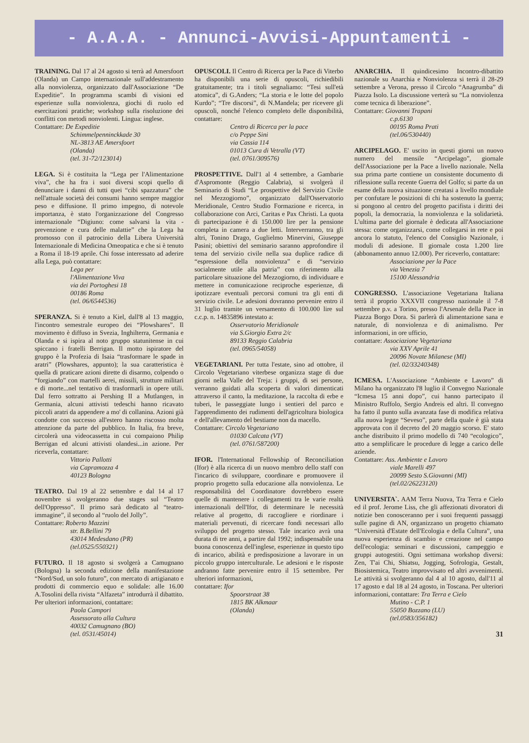- A.A.A. - Annunci-Avvisi-Appuntamenti -
TRAINING. Dal 17 al 24 agosto si terrà ad Amersfoort (Olanda) un Campo internazionale sull'addestramento alla nonviolenza, organizzato dall'Associazione “De Expeditie”. In programma scambi di visioni ed esperienze sulla nonviolenza, giochi di ruolo ed esercitazioni pratiche; workshop sulla risoluzione dei conflitti con metodi nonviolenti. Lingua: inglese.
Contattare: De Expeditie
Schimmelpenninckkade 30
NL-3813 AE Amersfoort
(Olanda)
(tel. 31-72/123014)
LEGA. Si è costituita la “Lega per l'Alimentazione viva”, che ha fra i suoi diversi scopi quello di denunciare i danni di tutti quei “cibi spazzatura” che nell'attuale società dei consumi hanno sempre maggior peso e diffusione. Il primo impegno, di notevole importanza, è stato l'organizzazione del Congresso internazionale “Digiuno: come salvarsi la vita - prevenzione e cura delle malattie” che la Lega ha promosso con il patrocinio della Libera Università Internazionale di Medicina Omeopatica e che si è tenuto a Roma il 18-19 aprile. Chi fosse interessato ad aderire alla Lega, può contattare:
Lega per
l'Alimentazione Viva
via dei Portoghesi 18
00186 Roma
(tel. 06/6544536)
SPERANZA. Si è tenuto a Kiel, dall'8 al 13 maggio, l'incontro semestrale europeo dei “Plowshares”. Il movimento è diffuso in Svezia, Inghilterra, Germania e Olanda e si ispira al noto gruppo statunitense in cui spiccano i fratelli Berrigan. Il motto ispiratore del gruppo è la Profezia di Isaia “trasformare le spade in aratri” (Plowshares, appunto); la sua caratteristica è quella di praticare azioni dirette di disarmo, colpendo o “forgiando” con martelli aerei, missili, strutture militari e di morte...nel tentativo di trasformarli in opere utili. Dal ferro sottratto ai Pershing II a Mutlangen, in Germania, alcuni attivisti tedeschi hanno ricavato piccoli aratri da appendere a mo' di collanina. Azioni già condotte con successo all'estero hanno riscosso molta attenzione da parte del pubblico. In Italia, fra breve, circolerà una videocassetta in cui compaiono Philip Berrigan ed alcuni attivisti olandesi...in azione. Per riceverla, contattare:
Vittorio Pallotti
via Capramozza 4
40123 Bologna
TEATRO. Dal 19 al 22 settembre e dal 14 al 17 novembre si svolgeranno due stages sul “Teatro dell'Oppresso”. Il primo sarà dedicato al “teatro-immagine”, il secondo al “ruolo del Jolly”.
Contattare: Roberto Mazzini
str. B.Bellini 79
43014 Medesdano (PR)
(tel.0525/550321)
FUTURO. Il 18 agosto si svolgerà a Camugnano (Bologna) la seconda edizione della manifestazione “Nord/Sud, un solo futuro”, con mercato di artigianato e prodotti di commercio equo e solidale: alle 16.00 A.Tosolini della rivista “Alfazeta” introdurrà il dibattito. Per ulteriori informazioni, contattare:
Paola Campori
Assessorato alla Cultura
40032 Camugnano (BO)
(tel. 0531/45014)
OPUSCOLI. Il Centro di Ricerca per la Pace di Viterbo ha disponibili una serie di opuscoli, richiedibili gratuitamente; tra i titoli segnaliamo: “Tesi sull'età atomica”, di G.Anders; “La storia e le lotte del popolo Kurdo”; “Tre discorsi”, di N.Mandela; per ricevere gli opuscoli, nonché l'elenco completo delle disponibilità, contattare:
Centro di Ricerca per la pace
c/o Peppe Sini
via Cassia 114
01013 Cura di Vetralla (VT)
(tel. 0761/309576)
PROSPETTIVE. Dall'1 al 4 settembre, a Gambarie d'Aspromonte (Reggio Calabria), si svolgerà il Seminario di Studi “Le prospettive del Servizio Civile nel Mezzogiorno”, organizzato dall'Osservatorio Meridionale, Centro Studio Formazione e ricerca, in collaborazione con Arci, Caritas e Pax Christi. La quota di partecipazione è di 150.000 lire per la pensione completa in camera a due letti. Interverranno, tra gli altri, Tonino Drago, Guglielmo Minervini, Giuseppe Pasini; obiettivi del seminario saranno approfondire il tema del servizio civile nella sua duplice radice di “espressione della nonviolenza” e di “servizio socialmente utile alla patria” con riferimento alla particolare situazione del Mezzogiorno, di individuare e mettere in comunicazione reciproche esperienze, di ipotizzare eventuali percorsi comuni tra gli enti di servizio civile. Le adesioni dovranno pervenire entro il 31 luglio tramite un versamento di 100.000 lire sul c.c.p. n. 14835896 intestato a:
Osservatorio Meridionale
via S.Giorgio Extra 2/c
89133 Reggio Calabria
(tel. 0965/54058)
VEGETARIANI. Per tutta l'estate, sino ad ottobre, il Circolo Vegetariano viterbese organizza stage di due giorni nella Valle del Treja: i gruppi, di sei persone, verranno guidati alla scoperta di valori dimenticati attraverso il canto, la meditazione, la raccolta di erbe e tuberi, le passeggiate lungo i sentieri del parco e l'apprendimento dei rudimenti dell'agricoltura biologica e dell'allevamento del bestiame non da macello.
Contattare: Circolo Vegetariano
01030 Calcata (VT)
(tel. 0761/587200)
IFOR. l'International Fellowship of Reconciliation (Ifor) è alla ricerca di un nuovo membro dello staff con l'incarico di sviluppare, coordinare e promuovere il proprio progetto sulla educazione alla nonviolenza. Le responsabilità del Coordinatore dovrebbero essere quelle di mantenere i collegamenti tra le varie realtà internazionali dell'Ifor, di determinare le necessità relative al progetto, di raccogliere e riordinare i materiali pervenuti, di ricercare fondi necessari allo sviluppo del progetto stesso. Tale incarico avrà una durata di tre anni, a partire dal 1992; indispensabile una buona conoscenza dell'inglese, esperienze in questo tipo di incarico, abilità e predisposizione a lavorare in un piccolo gruppo interculturale. Le adesioni e le risposte andranno fatte pervenire entro il 15 settembre. Per ulteriori informazioni,
contattare: Ifor
Spoorstraat 38
1815 BK Alkmaar
(Olanda)
ANARCHIA. Il quindicesimo Incontro-dibattito nazionale su Anarchia e Nonviolenza si terrà il 28-29 settembre a Verona, presso il Circolo “Anagrumba” di Piazza Isolo. La discussione verterà su “La nonviolenza come tecnica di liberazione”.
Contattare: Giovanni Trapani
c.p.6130
00195 Roma Prati
(tel.06/530440)
ARCIPELAGO. E' uscito in questi giorni un nuovo numero del mensile “Arcipelago”, giornale dell'Associazione per la Pace a livello nazionale. Nella sua prima parte contiene un consistente documento di riflessione sulla recente Guerra del Golfo; si parte da un esame della nuova situazione creatasi a livello mondiale per confutare le posizioni di chi ha sostenuto la guerra; si pongono al centro del progetto pacifista i diritti dei popoli, la democrazia, la nonviolenza e la solidarietà. L'ultima parte del giornale è dedicata all'Associazione stessa: come organizzarsi, come collegarsi in rete e poi ancora lo statuto, l'elenco del Consiglio Nazionale, i moduli di adesione. Il giornale costa 1.200 lire (abbonamento annuo 12.000). Per riceverlo, contattare:
Associazione per la Pace
via Venezia 7
15100 Alessandria
CONGRESSO. L'associazione Vegetariana Italiana terrà il proprio XXXVII congresso nazionale il 7-8 settembre p.v. a Torino, presso l'Arsenale della Pace in Piazza Borgo Dora. Si parlerà di alimentazione sana e naturale, di nonviolenza e di animalismo. Per informazioni, in ore ufficio,
contattare: Associazione Vegetariana
via XXV Aprile 41
20096 Novate Milanese (MI)
(tel. 02/33240348)
ICMESA. L'Associazione “Ambiente e Lavoro” di Milano ha organizzato l'8 luglio il Convegno Nazionale “Icmesa 15 anni dopo”, cui hanno partecipato il Ministro Ruffolo, Sergio Andreis ed altri. Il convegno ha fatto il punto sulla avanzata fase di modifica relativa alla nuova legge “Seveso”, parte della quale è già stata approvata con il decreto del 20 maggio scorso. E' stato anche distribuito il primo modello di 740 “ecologico”, atto a semplificare le procedure di legge a carico delle aziende.
Contattare: Ass. Ambiente e Lavoro
viale Marelli 497
20099 Sesto S.Giovanni (MI)
(tel.02/26223120)
UNIVERSITA`. AAM Terra Nuova, Tra Terra e Cielo ed il prof. Jerome Liss, che gli affezionati divoratori di notizie ben conosceranno per i suoi frequenti passaggi sulle pagine di AN, organizzano un progetto chiamato “Università d'Estate dell'Ecologia e della Cultura”, una nuova esperienza di scambio e creazione nel campo dell'ecologia: seminari e discussioni, campeggio e gruppi autogestiti. Ogni settimana workshop diversi: Zen, T'ai Chi, Shiatsu, Jogging, Sofrologia, Gestalt, Biosistemica, Teatro improvvisato ed altri avvenimenti. Le attività si svolgeranno dal 4 al 10 agosto, dall'11 al 17 agosto e dal 18 al 24 agosto, in Toscana. Per ulteriori informazioni, contattare: Tra Terra e Cielo
Mutino - C.P. 1
55050 Bozzano (LU)
(tel.0583/356182)
31